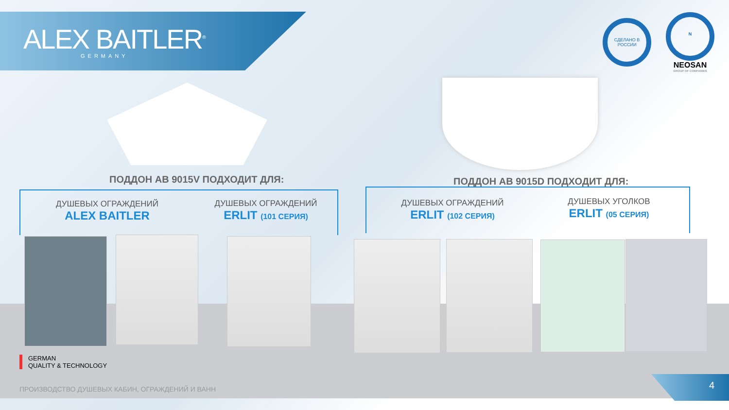ALEX BAITLER<sup>®</sup>
GERMANY
СДЕЛАНО В РОССИИ
N
NEOSAN
GROUP OF COMPANIES
ПОДДОН АВ 9015V ПОДХОДИТ ДЛЯ: ПОДДОН АВ 9015D ПОДХОДИТ ДЛЯ:
ДУШЕВЫХ ОГРАЖДЕНИЙ
ALEX BAITLER
ДУШЕВЫХ ОГРАЖДЕНИЙ
ERLIT (101 СЕРИЯ)
ДУШЕВЫХ ОГРАЖДЕНИЙ
ERLIT (102 СЕРИЯ)
ДУШЕВЫХ УГОЛКОВ
ERLIT (05 СЕРИЯ)
GERMAN
QUALITY & TECHNOLOGY
ПРОИЗВОДСТВО ДУШЕВЫХ КАБИН, ОГРАЖДЕНИЙ И ВАНН
4